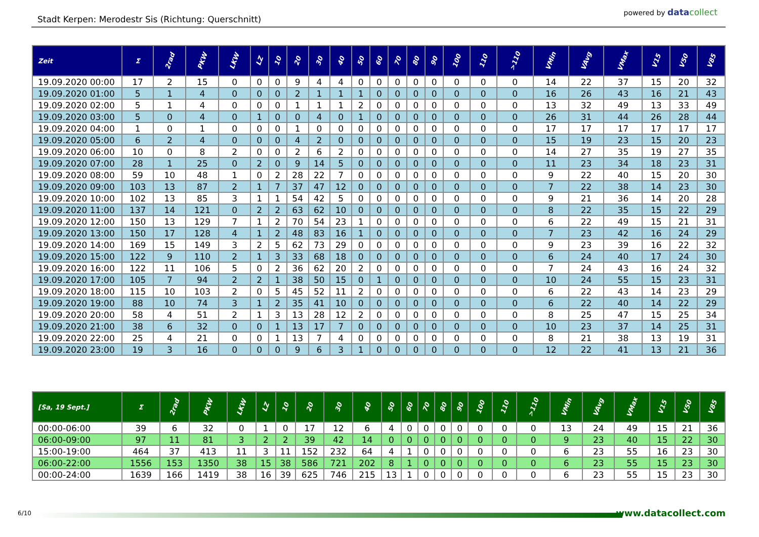Stadt Kerpen: Merodestr Sis (Richtung: Querschnitt)
powered by datacollect
| Zeit | Σ | 2rad | PKW | LKW | LZ | 10 | 20 | 30 | 40 | 50 | 60 | 70 | 80 | 90 | 100 | 110 | >110 | VMin | VAvg | VMax | V15 | V50 | V85 |
| --- | --- | --- | --- | --- | --- | --- | --- | --- | --- | --- | --- | --- | --- | --- | --- | --- | --- | --- | --- | --- | --- | --- | --- |
| 19.09.2020 00:00 | 17 | 2 | 15 | 0 | 0 | 0 | 9 | 4 | 4 | 0 | 0 | 0 | 0 | 0 | 0 | 0 | 0 | 14 | 22 | 37 | 15 | 20 | 32 |
| 19.09.2020 01:00 | 5 | 1 | 4 | 0 | 0 | 0 | 2 | 1 | 1 | 1 | 0 | 0 | 0 | 0 | 0 | 0 | 0 | 16 | 26 | 43 | 16 | 21 | 43 |
| 19.09.2020 02:00 | 5 | 1 | 4 | 0 | 0 | 0 | 1 | 1 | 1 | 2 | 0 | 0 | 0 | 0 | 0 | 0 | 0 | 13 | 32 | 49 | 13 | 33 | 49 |
| 19.09.2020 03:00 | 5 | 0 | 4 | 0 | 1 | 0 | 0 | 4 | 0 | 1 | 0 | 0 | 0 | 0 | 0 | 0 | 0 | 26 | 31 | 44 | 26 | 28 | 44 |
| 19.09.2020 04:00 | 1 | 0 | 1 | 0 | 0 | 0 | 1 | 0 | 0 | 0 | 0 | 0 | 0 | 0 | 0 | 0 | 0 | 17 | 17 | 17 | 17 | 17 | 17 |
| 19.09.2020 05:00 | 6 | 2 | 4 | 0 | 0 | 0 | 4 | 2 | 0 | 0 | 0 | 0 | 0 | 0 | 0 | 0 | 0 | 15 | 19 | 23 | 15 | 20 | 23 |
| 19.09.2020 06:00 | 10 | 0 | 8 | 2 | 0 | 0 | 2 | 6 | 2 | 0 | 0 | 0 | 0 | 0 | 0 | 0 | 0 | 14 | 27 | 35 | 19 | 27 | 35 |
| 19.09.2020 07:00 | 28 | 1 | 25 | 0 | 2 | 0 | 9 | 14 | 5 | 0 | 0 | 0 | 0 | 0 | 0 | 0 | 0 | 11 | 23 | 34 | 18 | 23 | 31 |
| 19.09.2020 08:00 | 59 | 10 | 48 | 1 | 0 | 2 | 28 | 22 | 7 | 0 | 0 | 0 | 0 | 0 | 0 | 0 | 0 | 9 | 22 | 40 | 15 | 20 | 30 |
| 19.09.2020 09:00 | 103 | 13 | 87 | 2 | 1 | 7 | 37 | 47 | 12 | 0 | 0 | 0 | 0 | 0 | 0 | 0 | 0 | 7 | 22 | 38 | 14 | 23 | 30 |
| 19.09.2020 10:00 | 102 | 13 | 85 | 3 | 1 | 1 | 54 | 42 | 5 | 0 | 0 | 0 | 0 | 0 | 0 | 0 | 0 | 9 | 21 | 36 | 14 | 20 | 28 |
| 19.09.2020 11:00 | 137 | 14 | 121 | 0 | 2 | 2 | 63 | 62 | 10 | 0 | 0 | 0 | 0 | 0 | 0 | 0 | 0 | 8 | 22 | 35 | 15 | 22 | 29 |
| 19.09.2020 12:00 | 150 | 13 | 129 | 7 | 1 | 2 | 70 | 54 | 23 | 1 | 0 | 0 | 0 | 0 | 0 | 0 | 0 | 6 | 22 | 49 | 15 | 21 | 31 |
| 19.09.2020 13:00 | 150 | 17 | 128 | 4 | 1 | 2 | 48 | 83 | 16 | 1 | 0 | 0 | 0 | 0 | 0 | 0 | 0 | 7 | 23 | 42 | 16 | 24 | 29 |
| 19.09.2020 14:00 | 169 | 15 | 149 | 3 | 2 | 5 | 62 | 73 | 29 | 0 | 0 | 0 | 0 | 0 | 0 | 0 | 0 | 9 | 23 | 39 | 16 | 22 | 32 |
| 19.09.2020 15:00 | 122 | 9 | 110 | 2 | 1 | 3 | 33 | 68 | 18 | 0 | 0 | 0 | 0 | 0 | 0 | 0 | 0 | 6 | 24 | 40 | 17 | 24 | 30 |
| 19.09.2020 16:00 | 122 | 11 | 106 | 5 | 0 | 2 | 36 | 62 | 20 | 2 | 0 | 0 | 0 | 0 | 0 | 0 | 0 | 7 | 24 | 43 | 16 | 24 | 32 |
| 19.09.2020 17:00 | 105 | 7 | 94 | 2 | 2 | 1 | 38 | 50 | 15 | 0 | 1 | 0 | 0 | 0 | 0 | 0 | 0 | 10 | 24 | 55 | 15 | 23 | 31 |
| 19.09.2020 18:00 | 115 | 10 | 103 | 2 | 0 | 5 | 45 | 52 | 11 | 2 | 0 | 0 | 0 | 0 | 0 | 0 | 0 | 6 | 22 | 43 | 14 | 23 | 29 |
| 19.09.2020 19:00 | 88 | 10 | 74 | 3 | 1 | 2 | 35 | 41 | 10 | 0 | 0 | 0 | 0 | 0 | 0 | 0 | 0 | 6 | 22 | 40 | 14 | 22 | 29 |
| 19.09.2020 20:00 | 58 | 4 | 51 | 2 | 1 | 3 | 13 | 28 | 12 | 2 | 0 | 0 | 0 | 0 | 0 | 0 | 0 | 8 | 25 | 47 | 15 | 25 | 34 |
| 19.09.2020 21:00 | 38 | 6 | 32 | 0 | 0 | 1 | 13 | 17 | 7 | 0 | 0 | 0 | 0 | 0 | 0 | 0 | 0 | 10 | 23 | 37 | 14 | 25 | 31 |
| 19.09.2020 22:00 | 25 | 4 | 21 | 0 | 0 | 1 | 13 | 7 | 4 | 0 | 0 | 0 | 0 | 0 | 0 | 0 | 0 | 8 | 21 | 38 | 13 | 19 | 31 |
| 19.09.2020 23:00 | 19 | 3 | 16 | 0 | 0 | 0 | 9 | 6 | 3 | 1 | 0 | 0 | 0 | 0 | 0 | 0 | 0 | 12 | 22 | 41 | 13 | 21 | 36 |
| [Sa, 19 Sept.] | Σ | 2rad | PKW | LKW | LZ | 10 | 20 | 30 | 40 | 50 | 60 | 70 | 80 | 90 | 100 | 110 | >110 | VMin | VAvg | VMax | V15 | V50 | V85 |
| --- | --- | --- | --- | --- | --- | --- | --- | --- | --- | --- | --- | --- | --- | --- | --- | --- | --- | --- | --- | --- | --- | --- | --- |
| 00:00-06:00 | 39 | 6 | 32 | 0 | 1 | 0 | 17 | 12 | 6 | 4 | 0 | 0 | 0 | 0 | 0 | 0 | 0 | 13 | 24 | 49 | 15 | 21 | 36 |
| 06:00-09:00 | 97 | 11 | 81 | 3 | 2 | 2 | 39 | 42 | 14 | 0 | 0 | 0 | 0 | 0 | 0 | 0 | 0 | 9 | 23 | 40 | 15 | 22 | 30 |
| 15:00-19:00 | 464 | 37 | 413 | 11 | 3 | 11 | 152 | 232 | 64 | 4 | 1 | 0 | 0 | 0 | 0 | 0 | 0 | 6 | 23 | 55 | 16 | 23 | 30 |
| 06:00-22:00 | 1556 | 153 | 1350 | 38 | 15 | 38 | 586 | 721 | 202 | 8 | 1 | 0 | 0 | 0 | 0 | 0 | 0 | 6 | 23 | 55 | 15 | 23 | 30 |
| 00:00-24:00 | 1639 | 166 | 1419 | 38 | 16 | 39 | 625 | 746 | 215 | 13 | 1 | 0 | 0 | 0 | 0 | 0 | 0 | 6 | 23 | 55 | 15 | 23 | 30 |
6/10 www.datacollect.com